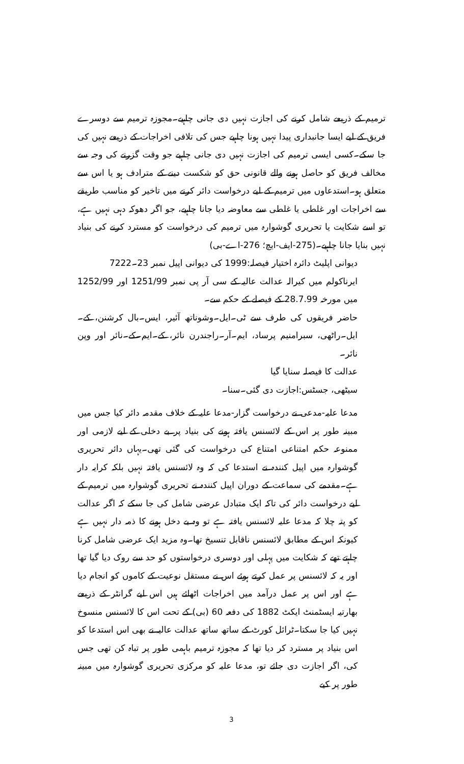ترمیم کے ذریعے شامل کرنے کی اجازت نہیں دی جانی چاہیے۔مجوزہ ترمیم سے دوسرے فریق کے لیے ایسا جانبداری پیدا نہیں ہونا چاہیے جس کی تلافی اخراجات کے ذریعے نہیں کی جا سکے۔کسی ایسی ترمیم کی اجازت نہیں دی جانی چاہیے جو وقت گزرنے کی وجہ سے مخالف فریق کو حاصل ہونے والے قانونی حق کو شکست دینے کے مترادف ہو یا اس سے متعلق ہو۔استدعاوں میں ترمیم کے لیے درخواست دائر کرنے میں تاخیر کو مناسب طریقے سے اخراجات اور غلطی یا غلطی سے معاوضہ دیا جانا چاہیے، جو اگر دھوکہ دہی نہیں ہے، تو اسے شکایت یا تحریری گوشوارہ میں ترمیم کی درخواست کو مسترد کرنے کی بنیاد نہیں بنایا جانا چاہیے۔(275-ایف-ایچ؛ 276-اے-بی)
دیوانی اپلیٹ دائرہ اختیار فیصلہ:1999 کی دیوانی اپیل نمبر 23۔7222
ایرناکولم میں کیرالہ عدالت عالیہ کے سی آر پی نمبر 1251/99 اور 1252/99 میں مورخہ 28.7.99 کے فیصلے کے حکم سے۔
حاضر فریقوں کی طرف سے ٹی۔ایل۔وشوناتھ آئیر، ایس۔بال کرشنن، کے۔ایل۔راٹھی، سبرامنیم پرساد، ایم۔آر۔راجندرن نائر، کے۔ایم۔کے۔نائر اور وپن نائر۔
عدالت کا فیصلہ سنایا گیا
سیٹھی، جسٹس:اجازت دی گئی۔سنا۔
مدعا علیہ-مدعی نے درخواست گزار-مدعا علیہ کے خلاف مقدمہ دائر کیا جس میں مبینہ طور پر اس کے لائسنس یافتہ ہونے کی بنیاد پر بے دخلی کے لیے لازمی اور ممنوعہ حکم امتناعی امتناع کی درخواست کی گئی تھی۔یہاں دائر تحریری گوشوارہ میں اپیل کنندہ نے استدعا کی کہ وہ لائسنس یافتہ نہیں بلکہ کرایہ دار ہے۔مقدمے کی سماعت کے دوران اپیل کنندہ نے تحریری گوشوارہ میں ترمیم کے لیے درخواست دائر کی تاکہ ایک متبادل عرضی شامل کی جا سکے کہ اگر عدالت کو پتہ چلا کہ مدعا علیہ لائسنس یافتہ ہے تو وہ بے دخل ہونے کا ذمہ دار نہیں ہے کیونکہ اس کے مطابق لائسنس ناقابل تنسیخ تھا۔وہ مزید ایک عرضی شامل کرنا چاہتے تھے کہ شکایت میں پہلی اور دوسری درخواستوں کو حد سے روک دیا گیا تھا اور یہ کہ لائسنس پر عمل کرتے ہوئے اس نے مستقل نوعیت کے کاموں کو انجام دیا ہے اور اس پر عمل درآمد میں اخراجات اٹھائے ہیں اس لیے گرانٹر کے ذریعے بھارتیہ ایسٹمنٹ ایکٹ 1882 کی دفعہ 60 (بی) کے تحت اس کا لائسنس منسوخ نہیں کیا جا سکتا۔ٹرائل کورٹ کے ساتھ ساتھ عدالت عالیہ نے بھی اس استدعا کو اس بنیاد پر مسترد کر دیا تھا کہ مجوزہ ترمیم باہمی طور پر تباہ کن تھی جس کی، اگر اجازت دی جائے تو، مدعا علیہ کو مرکزی تحریری گوشوارہ میں مبینہ طور پر کیے
3